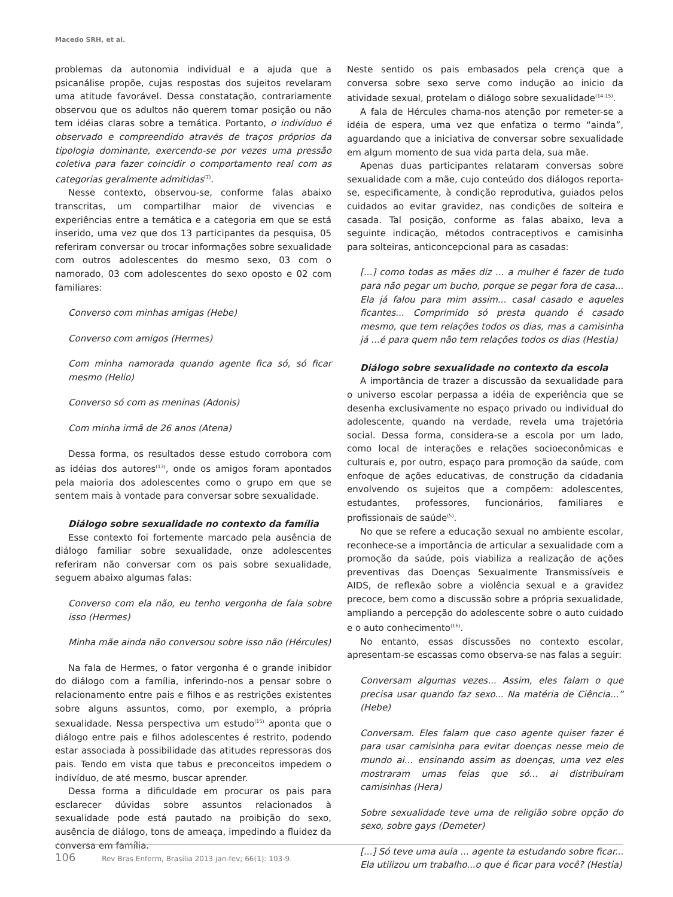Macedo SRH, et al.
problemas da autonomia individual e a ajuda que a psicanálise propõe, cujas respostas dos sujeitos revelaram uma atitude favorável. Dessa constatação, contrariamente observou que os adultos não querem tomar posição ou não tem idéias claras sobre a temática. Portanto, o indivíduo é observado e compreendido através de traços próprios da tipologia dominante, exercendo-se por vezes uma pressão coletiva para fazer coincidir o comportamento real com as categorias geralmente admitidas<sup>(7)</sup>.
Nesse contexto, observou-se, conforme falas abaixo transcritas, um compartilhar maior de vivencias e experiências entre a temática e a categoria em que se está inserido, uma vez que dos 13 participantes da pesquisa, 05 referiram conversar ou trocar informações sobre sexualidade com outros adolescentes do mesmo sexo, 03 com o namorado, 03 com adolescentes do sexo oposto e 02 com familiares:
Converso com minhas amigas (Hebe)
Converso com amigos (Hermes)
Com minha namorada quando agente fica só, só ficar mesmo (Helio)
Converso só com as meninas (Adonis)
Com minha irmã de 26 anos (Atena)
Dessa forma, os resultados desse estudo corrobora com as idéias dos autores<sup>(13)</sup>, onde os amigos foram apontados pela maioria dos adolescentes como o grupo em que se sentem mais à vontade para conversar sobre sexualidade.
Diálogo sobre sexualidade no contexto da família
Esse contexto foi fortemente marcado pela ausência de diálogo familiar sobre sexualidade, onze adolescentes referiram não conversar com os pais sobre sexualidade, seguem abaixo algumas falas:
Converso com ela não, eu tenho vergonha de fala sobre isso (Hermes)
Minha mãe ainda não conversou sobre isso não (Hércules)
Na fala de Hermes, o fator vergonha é o grande inibidor do diálogo com a família, inferindo-nos a pensar sobre o relacionamento entre pais e filhos e as restrições existentes sobre alguns assuntos, como, por exemplo, a própria sexualidade. Nessa perspectiva um estudo<sup>(15)</sup> aponta que o diálogo entre pais e filhos adolescentes é restrito, podendo estar associada à possibilidade das atitudes repressoras dos pais. Tendo em vista que tabus e preconceitos impedem o indivíduo, de até mesmo, buscar aprender.
Dessa forma a dificuldade em procurar os pais para esclarecer dúvidas sobre assuntos relacionados à sexualidade pode está pautado na proibição do sexo, ausência de diálogo, tons de ameaça, impedindo a fluidez da conversa em família.
Neste sentido os pais embasados pela crença que a conversa sobre sexo serve como indução ao inicio da atividade sexual, protelam o diálogo sobre sexualidade<sup>(14-15)</sup>.
A fala de Hércules chama-nos atenção por remeter-se a idéia de espera, uma vez que enfatiza o termo “ainda”, aguardando que a iniciativa de conversar sobre sexualidade em algum momento de sua vida parta dela, sua mãe.
Apenas duas participantes relataram conversas sobre sexualidade com a mãe, cujo conteúdo dos diálogos reporta-se, especificamente, à condição reprodutiva, guiados pelos cuidados ao evitar gravidez, nas condições de solteira e casada. Tal posição, conforme as falas abaixo, leva a seguinte indicação, métodos contraceptivos e camisinha para solteiras, anticoncepcional para as casadas:
[...] como todas as mães diz ... a mulher é fazer de tudo para não pegar um bucho, porque se pegar fora de casa... Ela já falou para mim assim... casal casado e aqueles ficantes... Comprimido só presta quando é casado mesmo, que tem relações todos os dias, mas a camisinha já ...é para quem não tem relações todos os dias (Hestia)
Diálogo sobre sexualidade no contexto da escola
A importância de trazer a discussão da sexualidade para o universo escolar perpassa a idéia de experiência que se desenha exclusivamente no espaço privado ou individual do adolescente, quando na verdade, revela uma trajetória social. Dessa forma, considera-se a escola por um lado, como local de interações e relações socioeconômicas e culturais e, por outro, espaço para promoção da saúde, com enfoque de ações educativas, de construção da cidadania envolvendo os sujeitos que a compõem: adolescentes, estudantes, professores, funcionários, familiares e profissionais de saúde<sup>(5)</sup>.
No que se refere a educação sexual no ambiente escolar, reconhece-se a importância de articular a sexualidade com a promoção da saúde, pois viabiliza a realização de ações preventivas das Doenças Sexualmente Transmissíveis e AIDS, de reflexão sobre a violência sexual e a gravidez precoce, bem como a discussão sobre a própria sexualidade, ampliando a percepção do adolescente sobre o auto cuidado e o auto conhecimento<sup>(16)</sup>.
No entanto, essas discussões no contexto escolar, apresentam-se escassas como observa-se nas falas a seguir:
Conversam algumas vezes... Assim, eles falam o que precisa usar quando faz sexo... Na matéria de Ciência...” (Hebe)
Conversam. Eles falam que caso agente quiser fazer é para usar camisinha para evitar doenças nesse meio de mundo ai... ensinando assim as doenças, uma vez eles mostraram umas feias que só... ai distribuíram camisinhas (Hera)
Sobre sexualidade teve uma de religião sobre opção do sexo, sobre gays (Demeter)
[...] Só teve uma aula ... agente ta estudando sobre ficar... Ela utilizou um trabalho...o que é ficar para você? (Hestia)
106 Rev Bras Enferm, Brasília 2013 jan-fev; 66(1): 103-9.